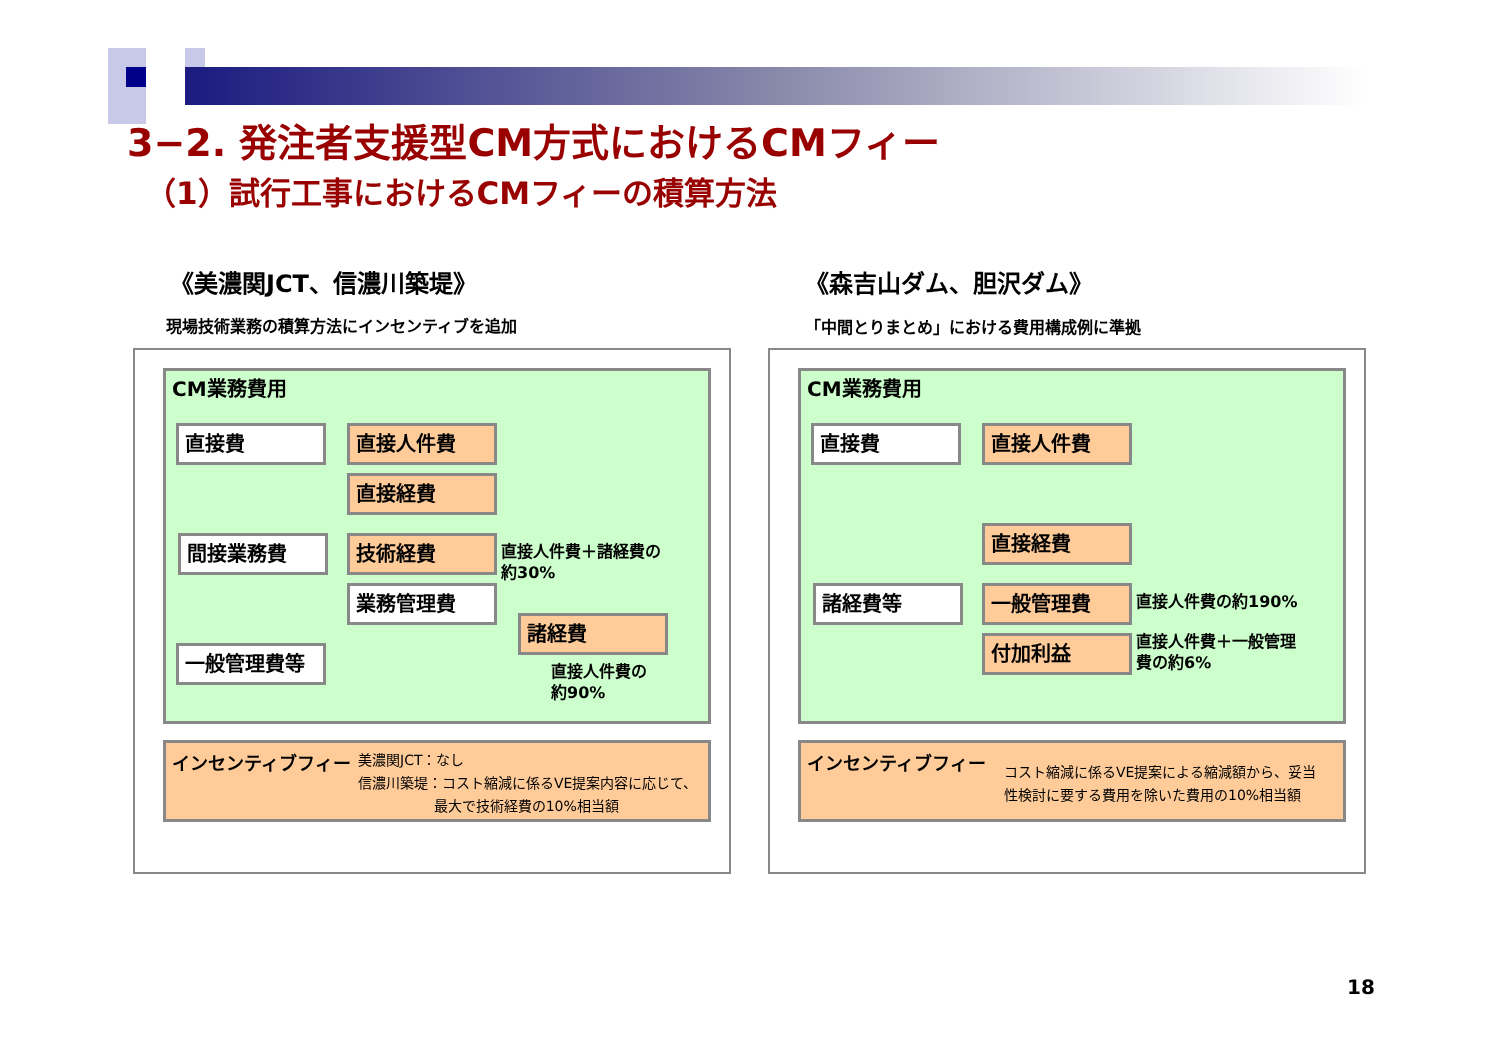3−2. 発注者支援型CM方式におけるCMフィー
（1）試行工事におけるCMフィーの積算方法
《美濃関JCT、信濃川築堤》
現場技術業務の積算方法にインセンティブを追加
《森吉山ダム、胆沢ダム》
「中間とりまとめ」における費用構成例に準拠
CM業務費用
直接費 直接人件費
直接経費
間接業務費 技術経費
直接人件費＋諸経費の
約30%
業務管理費
諸経費
一般管理費等
直接人件費の
約90%
インセンティブフィー
美濃関JCT：なし
信濃川築堤：コスト縮減に係るVE提案内容に応じて、
最大で技術経費の10%相当額
CM業務費用
直接費 直接人件費
直接経費
諸経費等 一般管理費 直接人件費の約190%
付加利益
直接人件費＋一般管理
費の約6%
インセンティブフィー
コスト縮減に係るVE提案による縮減額から、妥当
性検討に要する費用を除いた費用の10%相当額
18